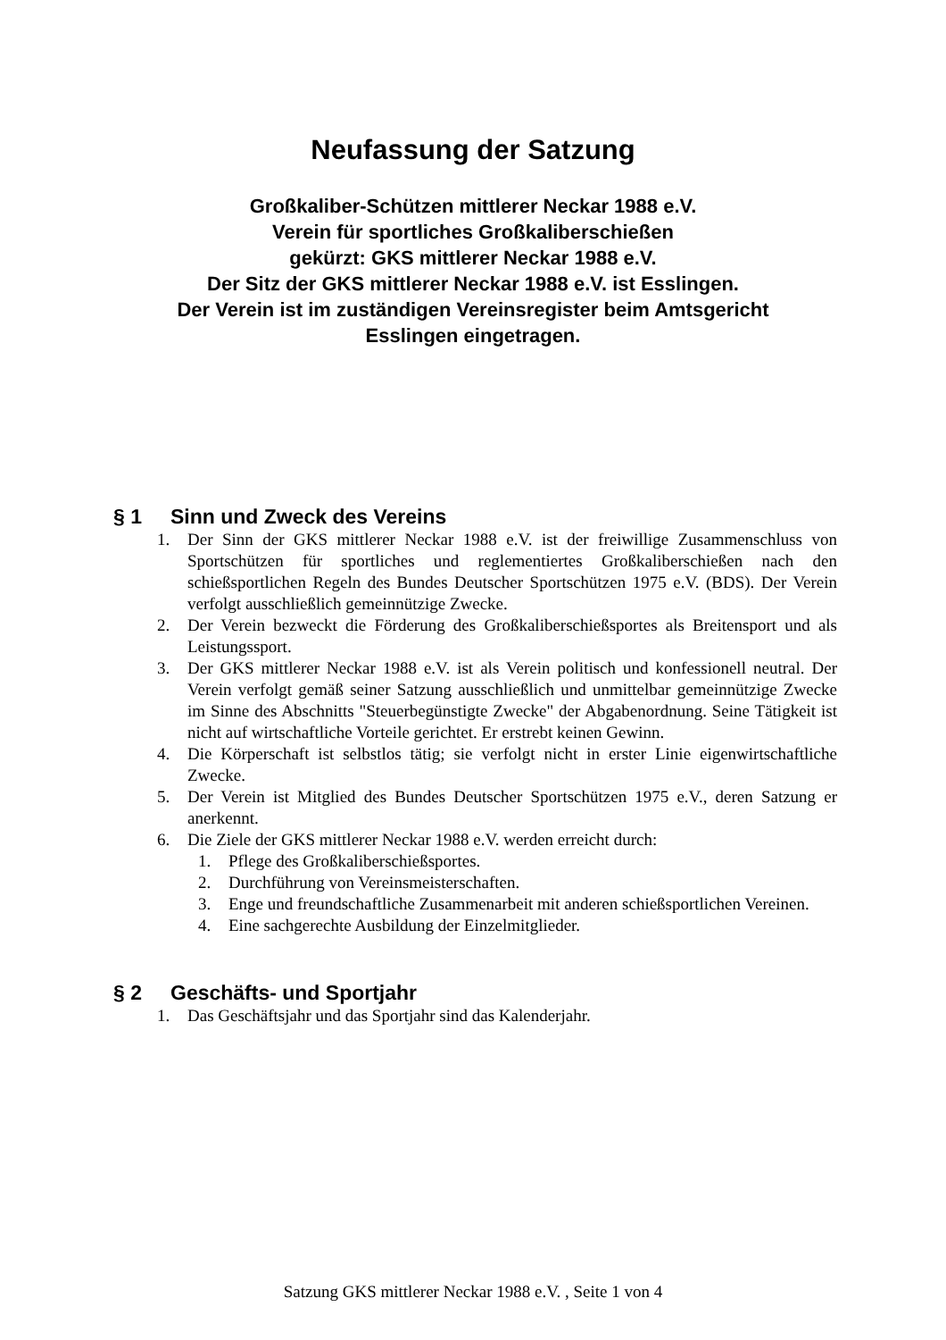Neufassung der Satzung
Großkaliber-Schützen mittlerer Neckar 1988 e.V.
Verein für sportliches Großkaliberschießen
gekürzt: GKS mittlerer Neckar 1988 e.V.
Der Sitz der GKS mittlerer Neckar 1988 e.V. ist Esslingen.
Der Verein ist im zuständigen Vereinsregister beim Amtsgericht
Esslingen eingetragen.
§ 1 Sinn und Zweck des Vereins
1. Der Sinn der GKS mittlerer Neckar 1988 e.V. ist der freiwillige Zusammenschluss von Sportschützen für sportliches und reglementiertes Großkaliberschießen nach den schießsportlichen Regeln des Bundes Deutscher Sportschützen 1975 e.V. (BDS). Der Verein verfolgt ausschließlich gemeinnützige Zwecke.
2. Der Verein bezweckt die Förderung des Großkaliberschießsportes als Breitensport und als Leistungssport.
3. Der GKS mittlerer Neckar 1988 e.V. ist als Verein politisch und konfessionell neutral. Der Verein verfolgt gemäß seiner Satzung ausschließlich und unmittelbar gemeinnützige Zwecke im Sinne des Abschnitts "Steuerbegünstigte Zwecke" der Abgabenordnung. Seine Tätigkeit ist nicht auf wirtschaftliche Vorteile gerichtet. Er erstrebt keinen Gewinn.
4. Die Körperschaft ist selbstlos tätig; sie verfolgt nicht in erster Linie eigenwirtschaftliche Zwecke.
5. Der Verein ist Mitglied des Bundes Deutscher Sportschützen 1975 e.V., deren Satzung er anerkennt.
6. Die Ziele der GKS mittlerer Neckar 1988 e.V. werden erreicht durch:
1. Pflege des Großkaliberschießsportes.
2. Durchführung von Vereinsmeisterschaften.
3. Enge und freundschaftliche Zusammenarbeit mit anderen schießsportlichen Vereinen.
4. Eine sachgerechte Ausbildung der Einzelmitglieder.
§ 2 Geschäfts- und Sportjahr
1. Das Geschäftsjahr und das Sportjahr sind das Kalenderjahr.
Satzung GKS mittlerer Neckar 1988 e.V. , Seite 1 von 4